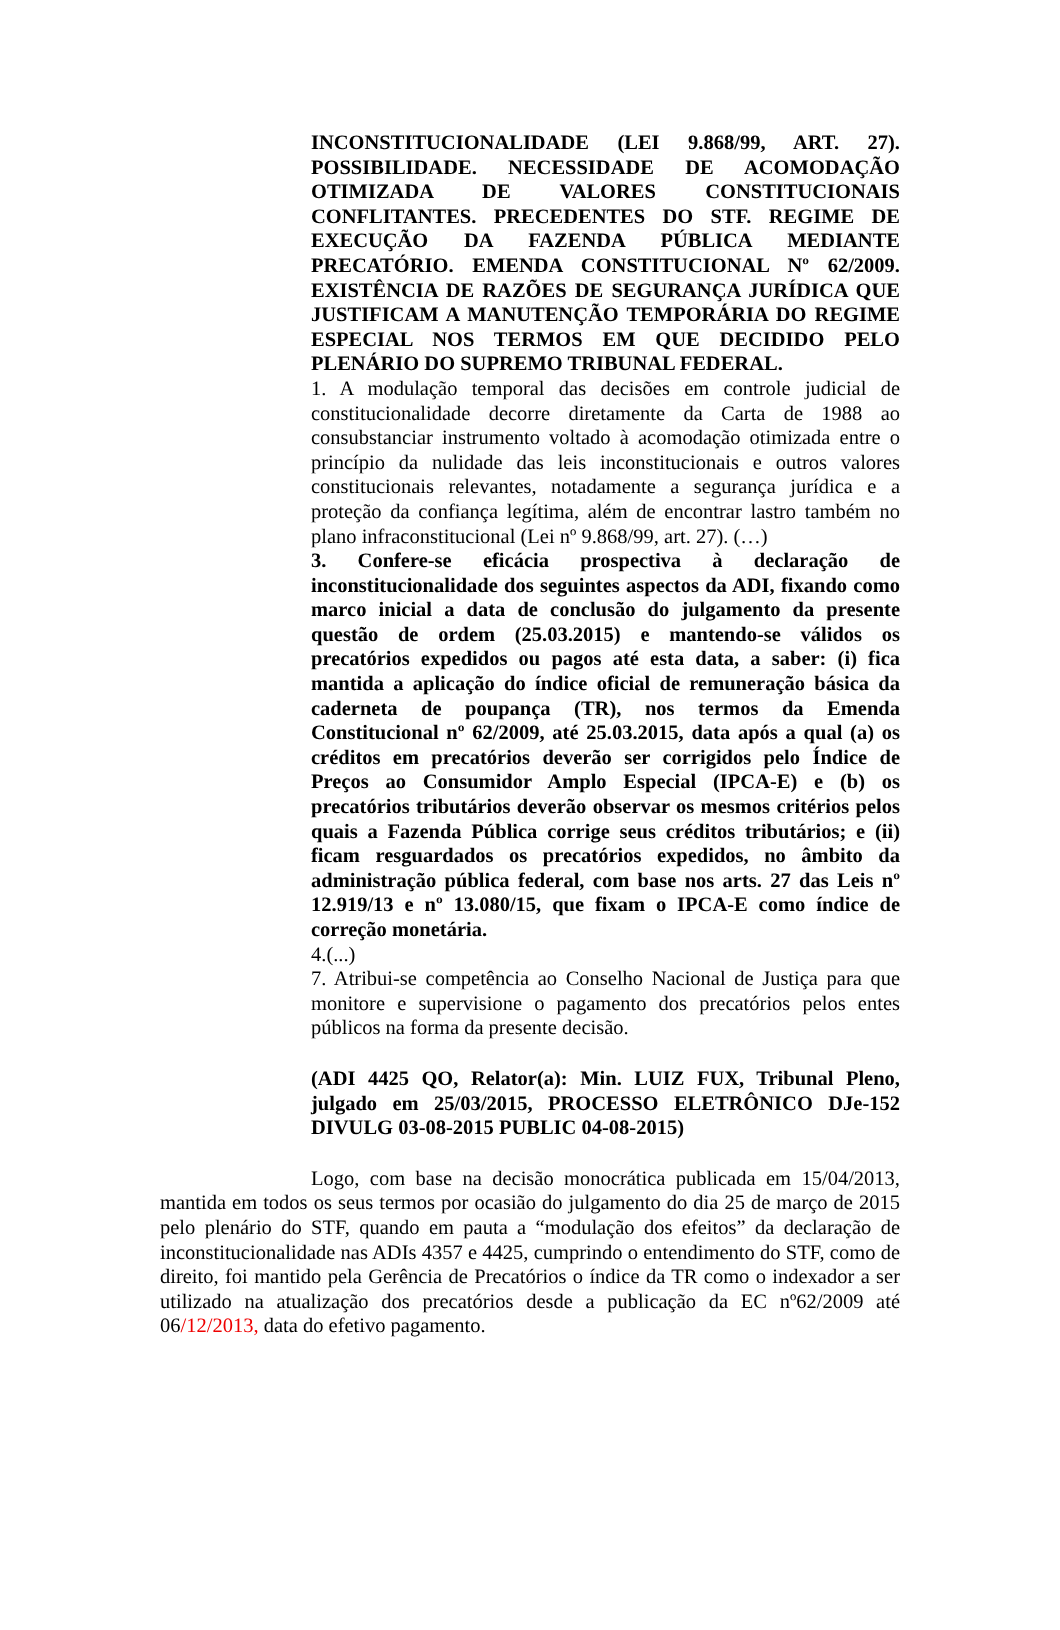INCONSTITUCIONALIDADE (LEI 9.868/99, ART. 27). POSSIBILIDADE. NECESSIDADE DE ACOMODAÇÃO OTIMIZADA DE VALORES CONSTITUCIONAIS CONFLITANTES. PRECEDENTES DO STF. REGIME DE EXECUÇÃO DA FAZENDA PÚBLICA MEDIANTE PRECATÓRIO. EMENDA CONSTITUCIONAL Nº 62/2009. EXISTÊNCIA DE RAZÕES DE SEGURANÇA JURÍDICA QUE JUSTIFICAM A MANUTENÇÃO TEMPORÁRIA DO REGIME ESPECIAL NOS TERMOS EM QUE DECIDIDO PELO PLENÁRIO DO SUPREMO TRIBUNAL FEDERAL.
1. A modulação temporal das decisões em controle judicial de constitucionalidade decorre diretamente da Carta de 1988 ao consubstanciar instrumento voltado à acomodação otimizada entre o princípio da nulidade das leis inconstitucionais e outros valores constitucionais relevantes, notadamente a segurança jurídica e a proteção da confiança legítima, além de encontrar lastro também no plano infraconstitucional (Lei nº 9.868/99, art. 27). (…)
3. Confere-se eficácia prospectiva à declaração de inconstitucionalidade dos seguintes aspectos da ADI, fixando como marco inicial a data de conclusão do julgamento da presente questão de ordem (25.03.2015) e mantendo-se válidos os precatórios expedidos ou pagos até esta data, a saber: (i) fica mantida a aplicação do índice oficial de remuneração básica da caderneta de poupança (TR), nos termos da Emenda Constitucional nº 62/2009, até 25.03.2015, data após a qual (a) os créditos em precatórios deverão ser corrigidos pelo Índice de Preços ao Consumidor Amplo Especial (IPCA-E) e (b) os precatórios tributários deverão observar os mesmos critérios pelos quais a Fazenda Pública corrige seus créditos tributários; e (ii) ficam resguardados os precatórios expedidos, no âmbito da administração pública federal, com base nos arts. 27 das Leis nº 12.919/13 e nº 13.080/15, que fixam o IPCA-E como índice de correção monetária.
4.(...)
7. Atribui-se competência ao Conselho Nacional de Justiça para que monitore e supervisione o pagamento dos precatórios pelos entes públicos na forma da presente decisão.
(ADI 4425 QO, Relator(a): Min. LUIZ FUX, Tribunal Pleno, julgado em 25/03/2015, PROCESSO ELETRÔNICO DJe-152 DIVULG 03-08-2015 PUBLIC 04-08-2015)
Logo, com base na decisão monocrática publicada em 15/04/2013, mantida em todos os seus termos por ocasião do julgamento do dia 25 de março de 2015 pelo plenário do STF, quando em pauta a “modulação dos efeitos” da declaração de inconstitucionalidade nas ADIs 4357 e 4425, cumprindo o entendimento do STF, como de direito, foi mantido pela Gerência de Precatórios o índice da TR como o indexador a ser utilizado na atualização dos precatórios desde a publicação da EC nº62/2009 até 06/12/2013, data do efetivo pagamento.